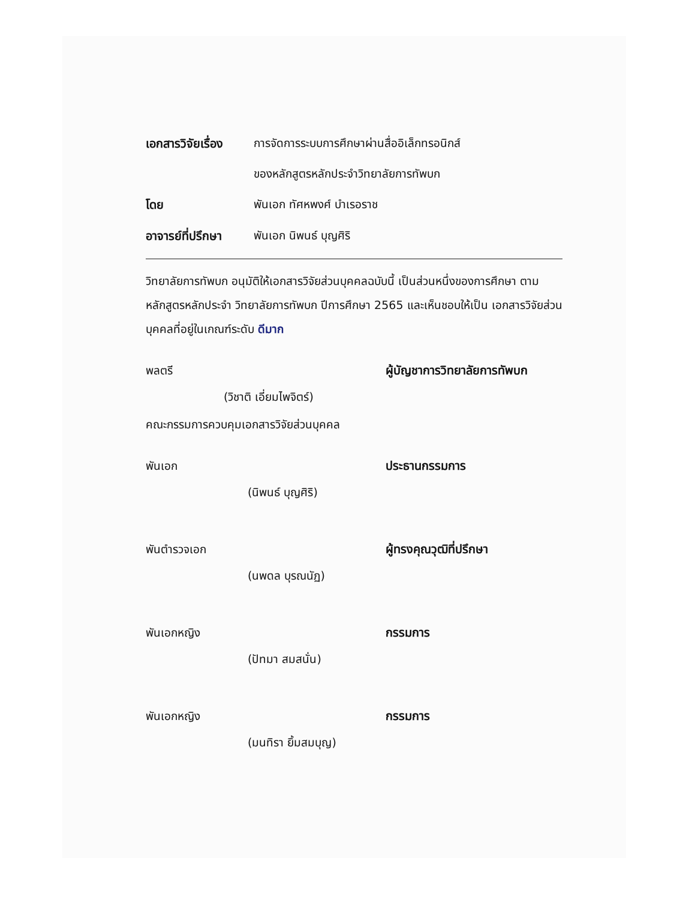เอกสารวิจัยเรื่อง
การจัดการระบบการศึกษาผ่านสื่ออิเล็กทรอนิกส์
ของหลักสูตรหลักประจำวิทยาลัยการทัพบก
โดย พันเอก ทัศหพงศ์ บำเรอราช
อาจารย์ที่ปรึกษา
พันเอก นิพนธ์ บุญศิริ
วิทยาลัยการทัพบก อนุมัติให้เอกสารวิจัยส่วนบุคคลฉบับนี้ เป็นส่วนหนึ่งของการศึกษา ตามหลักสูตรหลักประจำ วิทยาลัยการทัพบก ปีการศึกษา 2565 และเห็นชอบให้เป็น เอกสารวิจัยส่วนบุคคลที่อยู่ในเกณฑ์ระดับ ดีมาก
พลตรี ผู้บัญชาการวิทยาลัยการทัพบก
(วิชาติ เอี่ยมไพจิตร์)
คณะกรรมการควบคุมเอกสารวิจัยส่วนบุคคล
พันเอก ประธานกรรมการ
(นิพนธ์ บุญศิริ)
พันตำรวจเอก ผู้ทรงคุณวุฒิที่ปรึกษา
(นพดล บุรณนัฏ)
พันเอกหญิง กรรมการ
(ปัทมา สมสนั่น)
พันเอกหญิง กรรมการ
(มนทิรา ยิ้มสมบุญ)